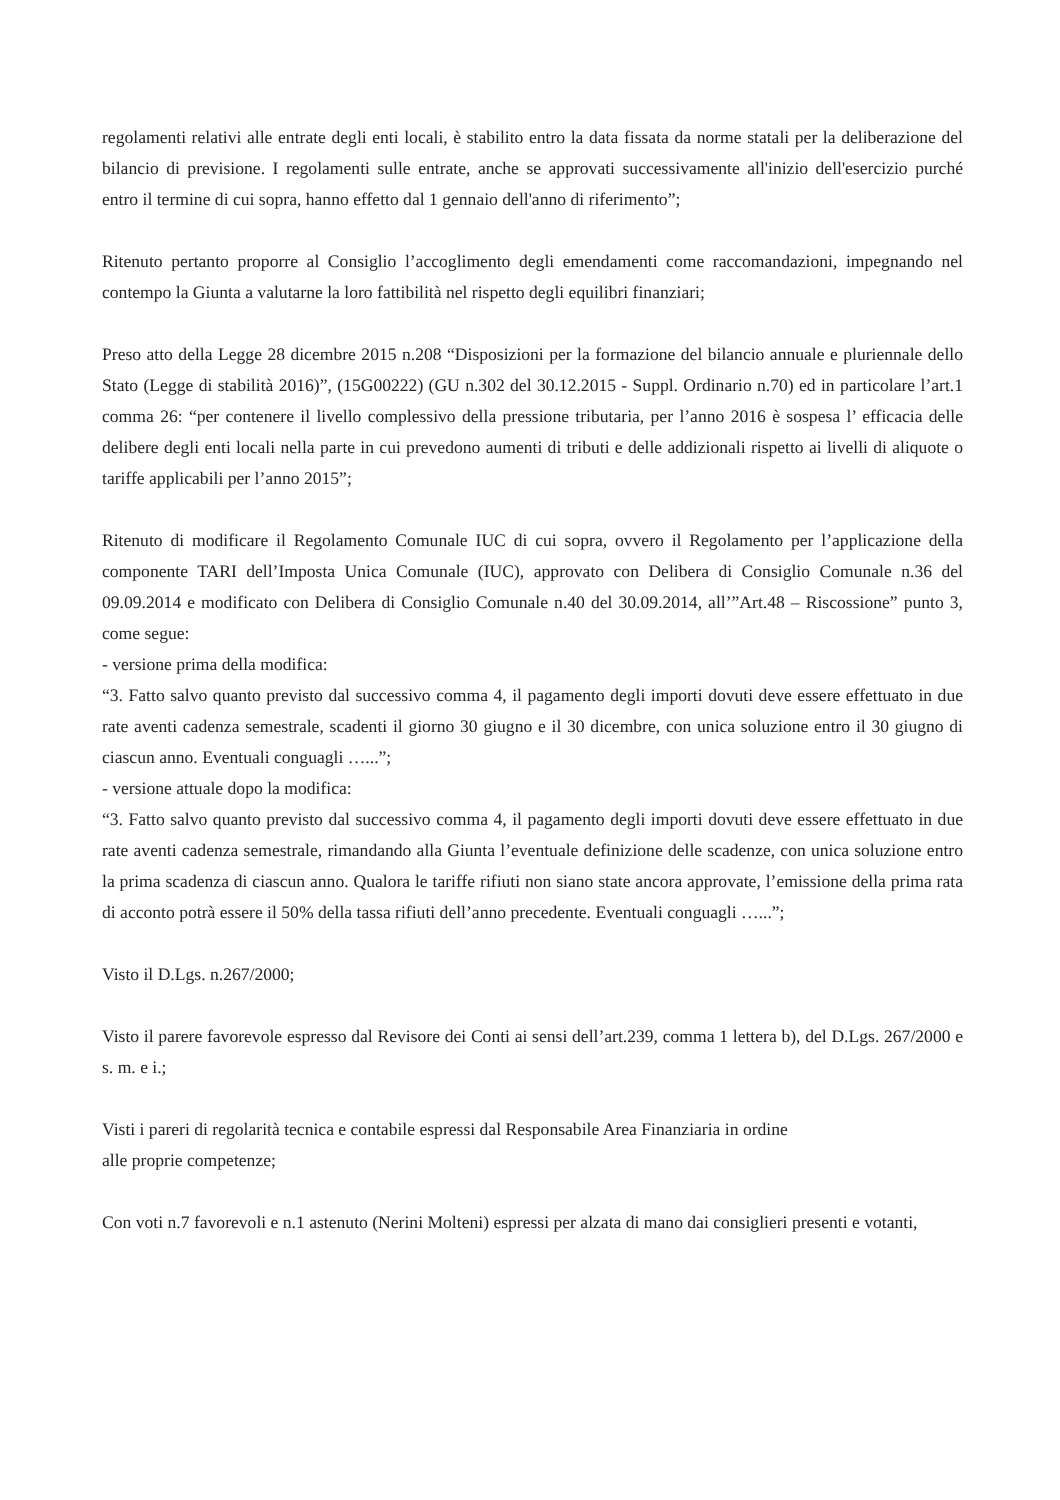regolamenti relativi alle entrate degli enti locali, è stabilito entro la data fissata da norme statali per la deliberazione del bilancio di previsione. I regolamenti sulle entrate, anche se approvati successivamente all'inizio dell'esercizio purché entro il termine di cui sopra, hanno effetto dal 1 gennaio dell'anno di riferimento”;
Ritenuto pertanto proporre al Consiglio l’accoglimento degli emendamenti come raccomandazioni, impegnando nel contempo la Giunta a valutarne la loro fattibilità nel rispetto degli equilibri finanziari;
Preso atto della Legge 28 dicembre 2015 n.208 “Disposizioni per la formazione del bilancio annuale e pluriennale dello Stato (Legge di stabilità 2016)”, (15G00222) (GU n.302 del 30.12.2015 - Suppl. Ordinario n.70) ed in particolare l’art.1 comma 26: “per contenere il livello complessivo della pressione tributaria, per l’anno 2016 è sospesa l’ efficacia delle delibere degli enti locali nella parte in cui prevedono aumenti di tributi e delle addizionali rispetto ai livelli di aliquote o tariffe applicabili per l’anno 2015”;
Ritenuto di modificare il Regolamento Comunale IUC di cui sopra, ovvero il Regolamento per l’applicazione della componente TARI dell’Imposta Unica Comunale (IUC), approvato con Delibera di Consiglio Comunale n.36 del 09.09.2014 e modificato con Delibera di Consiglio Comunale n.40 del 30.09.2014, all’”Art.48 – Riscossione” punto 3, come segue:
- versione prima della modifica:
“3. Fatto salvo quanto previsto dal successivo comma 4, il pagamento degli importi dovuti deve essere effettuato in due rate aventi cadenza semestrale, scadenti il giorno 30 giugno e il 30 dicembre, con unica soluzione entro il 30 giugno di ciascun anno. Eventuali conguagli …...”;
- versione attuale dopo la modifica:
“3. Fatto salvo quanto previsto dal successivo comma 4, il pagamento degli importi dovuti deve essere effettuato in due rate aventi cadenza semestrale, rimandando alla Giunta l’eventuale definizione delle scadenze, con unica soluzione entro la prima scadenza di ciascun anno. Qualora le tariffe rifiuti non siano state ancora approvate, l’emissione della prima rata di acconto potrà essere il 50% della tassa rifiuti dell’anno precedente. Eventuali conguagli …...”;
Visto il D.Lgs. n.267/2000;
Visto il parere favorevole espresso dal Revisore dei Conti ai sensi dell’art.239, comma 1 lettera b), del D.Lgs. 267/2000 e s. m. e i.;
Visti i pareri di regolarità tecnica e contabile espressi dal Responsabile Area Finanziaria in ordine
alle proprie competenze;
Con voti n.7 favorevoli e n.1 astenuto (Nerini Molteni) espressi per alzata di mano dai consiglieri presenti e votanti,